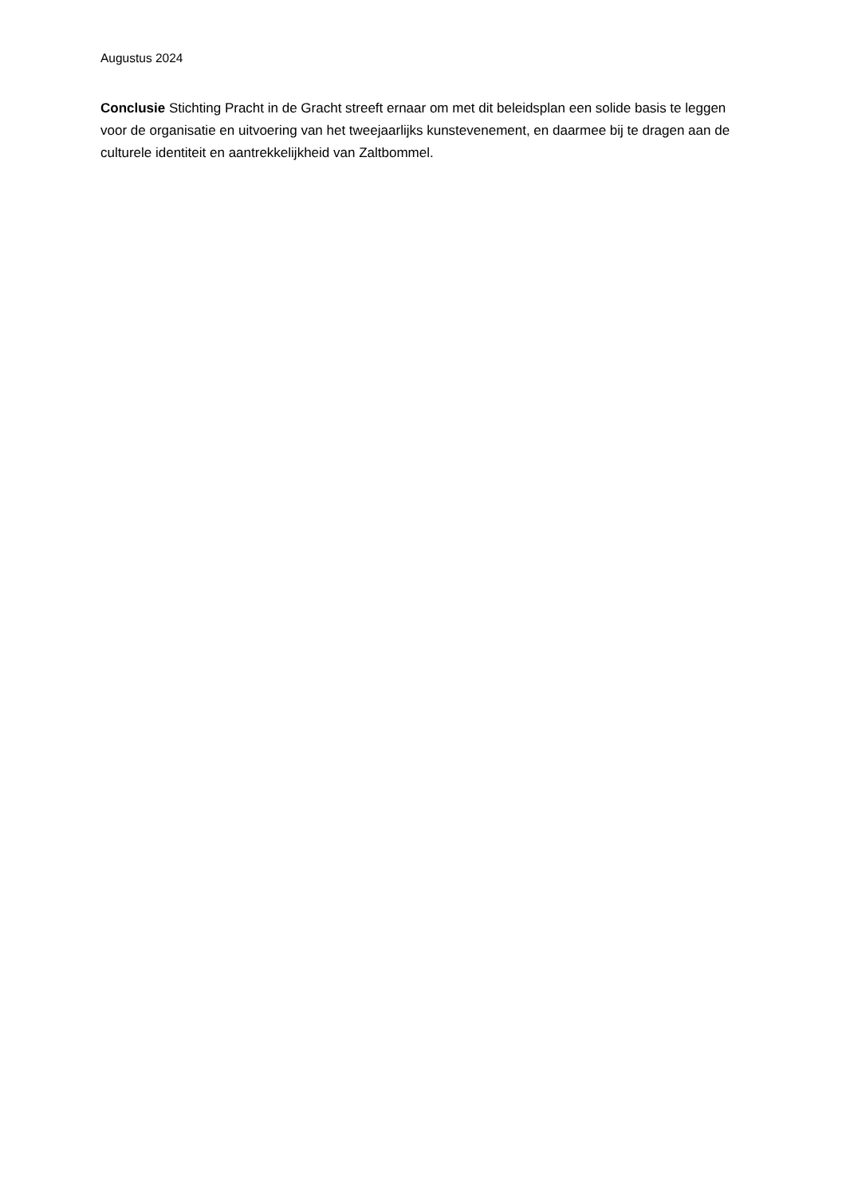Augustus 2024
Conclusie Stichting Pracht in de Gracht streeft ernaar om met dit beleidsplan een solide basis te leggen voor de organisatie en uitvoering van het tweejaarlijks kunstevenement, en daarmee bij te dragen aan de culturele identiteit en aantrekkelijkheid van Zaltbommel.